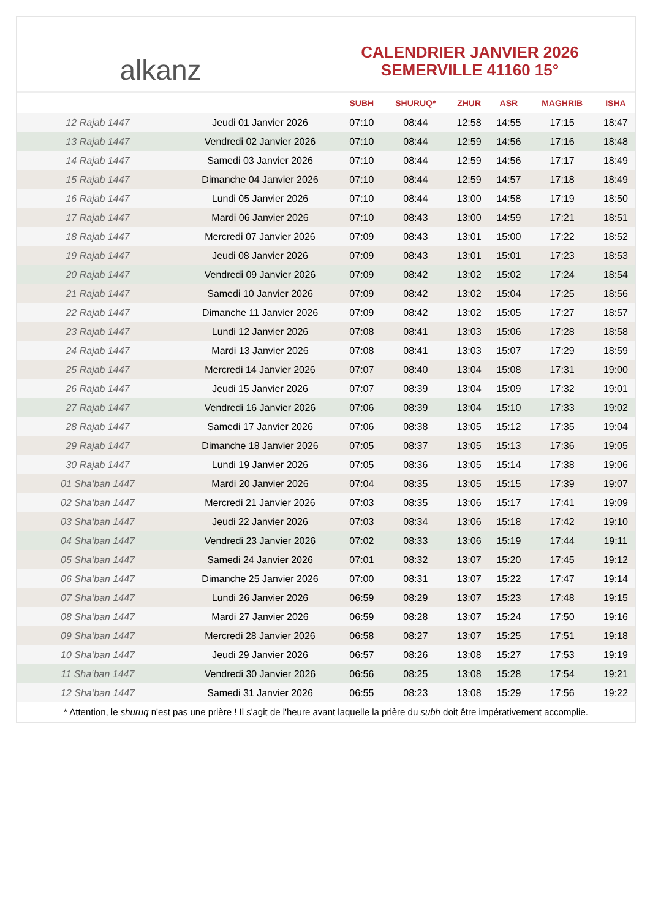alkanz
CALENDRIER JANVIER 2026
SEMERVILLE 41160 15°
| | | SUBH | SHURUQ* | ZHUR | ASR | MAGHRIB | ISHA |
| --- | --- | --- | --- | --- | --- | --- | --- |
| 12 Rajab 1447 | Jeudi 01 Janvier 2026 | 07:10 | 08:44 | 12:58 | 14:55 | 17:15 | 18:47 |
| 13 Rajab 1447 | Vendredi 02 Janvier 2026 | 07:10 | 08:44 | 12:59 | 14:56 | 17:16 | 18:48 |
| 14 Rajab 1447 | Samedi 03 Janvier 2026 | 07:10 | 08:44 | 12:59 | 14:56 | 17:17 | 18:49 |
| 15 Rajab 1447 | Dimanche 04 Janvier 2026 | 07:10 | 08:44 | 12:59 | 14:57 | 17:18 | 18:49 |
| 16 Rajab 1447 | Lundi 05 Janvier 2026 | 07:10 | 08:44 | 13:00 | 14:58 | 17:19 | 18:50 |
| 17 Rajab 1447 | Mardi 06 Janvier 2026 | 07:10 | 08:43 | 13:00 | 14:59 | 17:21 | 18:51 |
| 18 Rajab 1447 | Mercredi 07 Janvier 2026 | 07:09 | 08:43 | 13:01 | 15:00 | 17:22 | 18:52 |
| 19 Rajab 1447 | Jeudi 08 Janvier 2026 | 07:09 | 08:43 | 13:01 | 15:01 | 17:23 | 18:53 |
| 20 Rajab 1447 | Vendredi 09 Janvier 2026 | 07:09 | 08:42 | 13:02 | 15:02 | 17:24 | 18:54 |
| 21 Rajab 1447 | Samedi 10 Janvier 2026 | 07:09 | 08:42 | 13:02 | 15:04 | 17:25 | 18:56 |
| 22 Rajab 1447 | Dimanche 11 Janvier 2026 | 07:09 | 08:42 | 13:02 | 15:05 | 17:27 | 18:57 |
| 23 Rajab 1447 | Lundi 12 Janvier 2026 | 07:08 | 08:41 | 13:03 | 15:06 | 17:28 | 18:58 |
| 24 Rajab 1447 | Mardi 13 Janvier 2026 | 07:08 | 08:41 | 13:03 | 15:07 | 17:29 | 18:59 |
| 25 Rajab 1447 | Mercredi 14 Janvier 2026 | 07:07 | 08:40 | 13:04 | 15:08 | 17:31 | 19:00 |
| 26 Rajab 1447 | Jeudi 15 Janvier 2026 | 07:07 | 08:39 | 13:04 | 15:09 | 17:32 | 19:01 |
| 27 Rajab 1447 | Vendredi 16 Janvier 2026 | 07:06 | 08:39 | 13:04 | 15:10 | 17:33 | 19:02 |
| 28 Rajab 1447 | Samedi 17 Janvier 2026 | 07:06 | 08:38 | 13:05 | 15:12 | 17:35 | 19:04 |
| 29 Rajab 1447 | Dimanche 18 Janvier 2026 | 07:05 | 08:37 | 13:05 | 15:13 | 17:36 | 19:05 |
| 30 Rajab 1447 | Lundi 19 Janvier 2026 | 07:05 | 08:36 | 13:05 | 15:14 | 17:38 | 19:06 |
| 01 Sha‘ban 1447 | Mardi 20 Janvier 2026 | 07:04 | 08:35 | 13:05 | 15:15 | 17:39 | 19:07 |
| 02 Sha‘ban 1447 | Mercredi 21 Janvier 2026 | 07:03 | 08:35 | 13:06 | 15:17 | 17:41 | 19:09 |
| 03 Sha‘ban 1447 | Jeudi 22 Janvier 2026 | 07:03 | 08:34 | 13:06 | 15:18 | 17:42 | 19:10 |
| 04 Sha‘ban 1447 | Vendredi 23 Janvier 2026 | 07:02 | 08:33 | 13:06 | 15:19 | 17:44 | 19:11 |
| 05 Sha‘ban 1447 | Samedi 24 Janvier 2026 | 07:01 | 08:32 | 13:07 | 15:20 | 17:45 | 19:12 |
| 06 Sha‘ban 1447 | Dimanche 25 Janvier 2026 | 07:00 | 08:31 | 13:07 | 15:22 | 17:47 | 19:14 |
| 07 Sha‘ban 1447 | Lundi 26 Janvier 2026 | 06:59 | 08:29 | 13:07 | 15:23 | 17:48 | 19:15 |
| 08 Sha‘ban 1447 | Mardi 27 Janvier 2026 | 06:59 | 08:28 | 13:07 | 15:24 | 17:50 | 19:16 |
| 09 Sha‘ban 1447 | Mercredi 28 Janvier 2026 | 06:58 | 08:27 | 13:07 | 15:25 | 17:51 | 19:18 |
| 10 Sha‘ban 1447 | Jeudi 29 Janvier 2026 | 06:57 | 08:26 | 13:08 | 15:27 | 17:53 | 19:19 |
| 11 Sha‘ban 1447 | Vendredi 30 Janvier 2026 | 06:56 | 08:25 | 13:08 | 15:28 | 17:54 | 19:21 |
| 12 Sha‘ban 1447 | Samedi 31 Janvier 2026 | 06:55 | 08:23 | 13:08 | 15:29 | 17:56 | 19:22 |
* Attention, le shuruq n'est pas une prière ! Il s'agit de l'heure avant laquelle la prière du subh doit être impérativement accomplie.